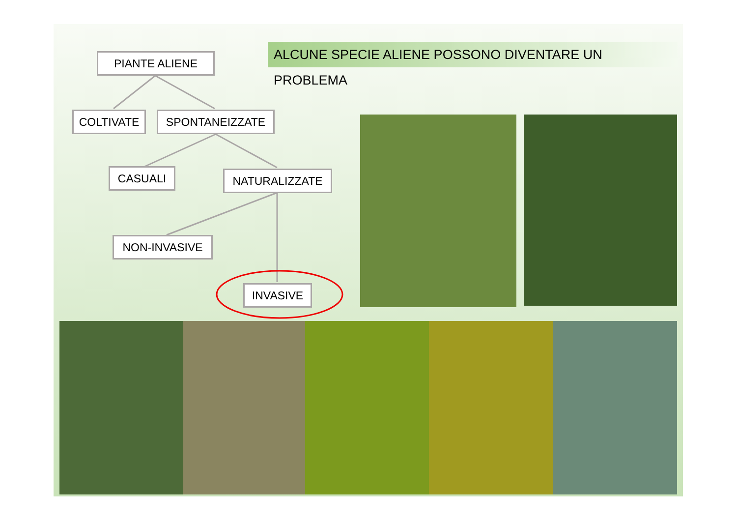ALCUNE SPECIE ALIENE POSSONO DIVENTARE UN PROBLEMA
PIANTE ALIENE
COLTIVATE SPONTANEIZZATE
CASUALI NATURALIZZATE
NON-INVASIVE
INVASIVE